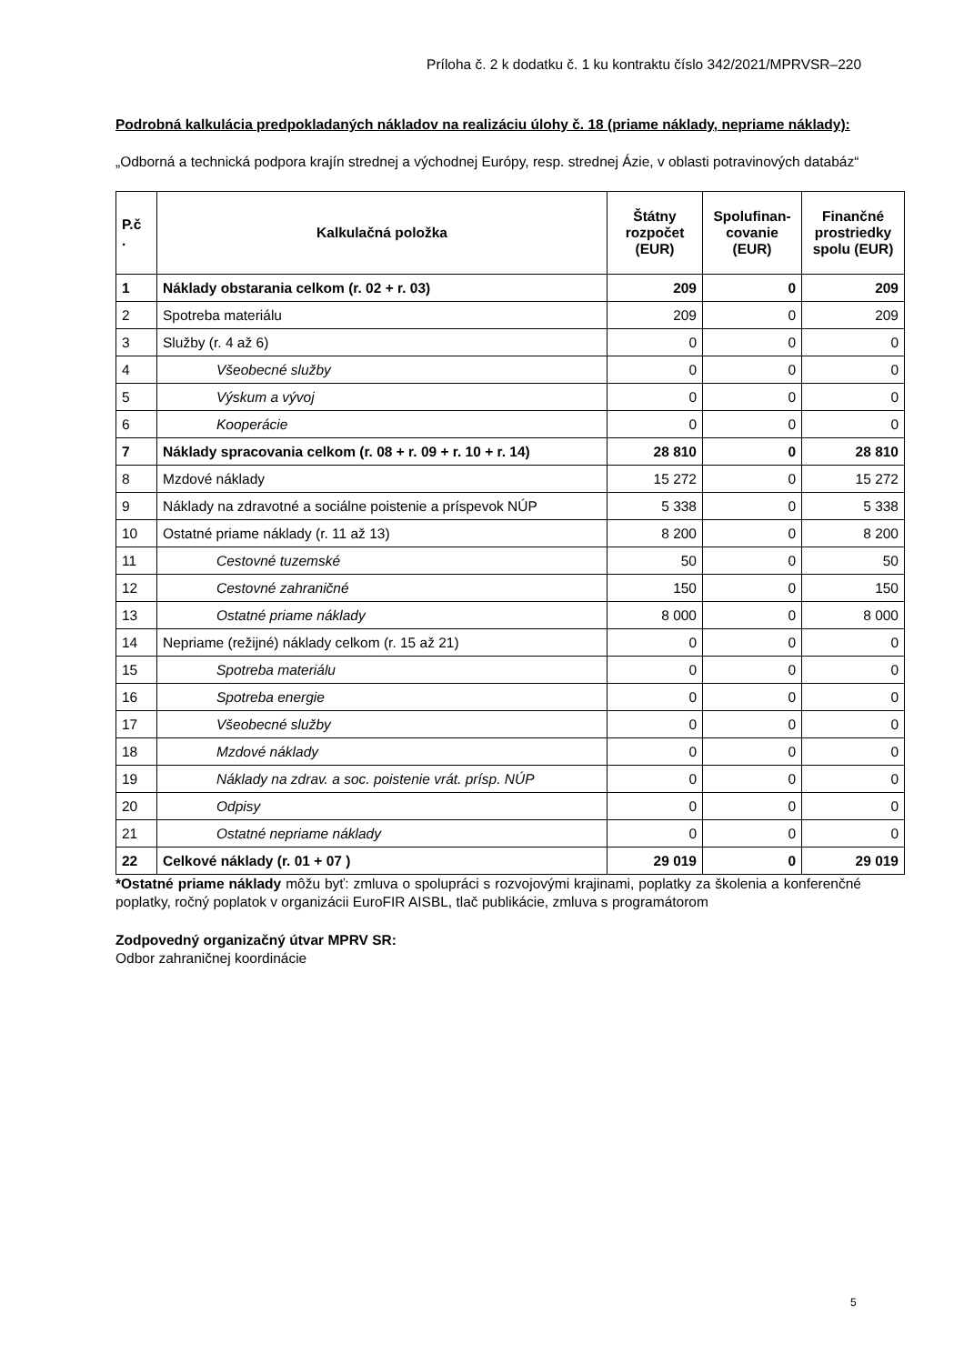Príloha č. 2 k dodatku č. 1 ku kontraktu číslo 342/2021/MPRVSR–220
Podrobná kalkulácia predpokladaných nákladov na realizáciu úlohy č. 18 (priame náklady, nepriame náklady):
„Odborná a technická podpora krajín strednej a východnej Európy, resp. strednej Ázie, v oblasti potravinových databáz“
| P.č . | Kalkulačná položka | Štátny rozpočet (EUR) | Spolufinan-covanie (EUR) | Finančné prostriedky spolu (EUR) |
| --- | --- | --- | --- | --- |
| 1 | Náklady obstarania celkom (r. 02 + r. 03) | 209 | 0 | 209 |
| 2 | Spotreba materiálu | 209 | 0 | 209 |
| 3 | Služby (r. 4 až 6) | 0 | 0 | 0 |
| 4 | Všeobecné služby | 0 | 0 | 0 |
| 5 | Výskum a vývoj | 0 | 0 | 0 |
| 6 | Kooperácie | 0 | 0 | 0 |
| 7 | Náklady spracovania celkom (r. 08 + r. 09 + r. 10 + r. 14) | 28 810 | 0 | 28 810 |
| 8 | Mzdové náklady | 15 272 | 0 | 15 272 |
| 9 | Náklady na zdravotné a sociálne poistenie a príspevok NÚP | 5 338 | 0 | 5 338 |
| 10 | Ostatné priame náklady (r. 11 až 13) | 8 200 | 0 | 8 200 |
| 11 | Cestovné tuzemské | 50 | 0 | 50 |
| 12 | Cestovné zahraničné | 150 | 0 | 150 |
| 13 | Ostatné priame náklady | 8 000 | 0 | 8 000 |
| 14 | Nepriame (režijné) náklady celkom (r. 15 až 21) | 0 | 0 | 0 |
| 15 | Spotreba materiálu | 0 | 0 | 0 |
| 16 | Spotreba energie | 0 | 0 | 0 |
| 17 | Všeobecné služby | 0 | 0 | 0 |
| 18 | Mzdové náklady | 0 | 0 | 0 |
| 19 | Náklady na zdrav. a soc. poistenie vrát. prísp. NÚP | 0 | 0 | 0 |
| 20 | Odpisy | 0 | 0 | 0 |
| 21 | Ostatné nepriame náklady | 0 | 0 | 0 |
| 22 | Celkové náklady (r. 01 + 07 ) | 29 019 | 0 | 29 019 |
*Ostatné priame náklady môžu byť: zmluva o spolupráci s rozvojovými krajinami, poplatky za školenia a konferenčné poplatky, ročný poplatok v organizácii EuroFIR AISBL, tlač publikácie, zmluva s programátorom
Zodpovedný organizačný útvar MPRV SR:
Odbor zahraničnej koordinácie
5